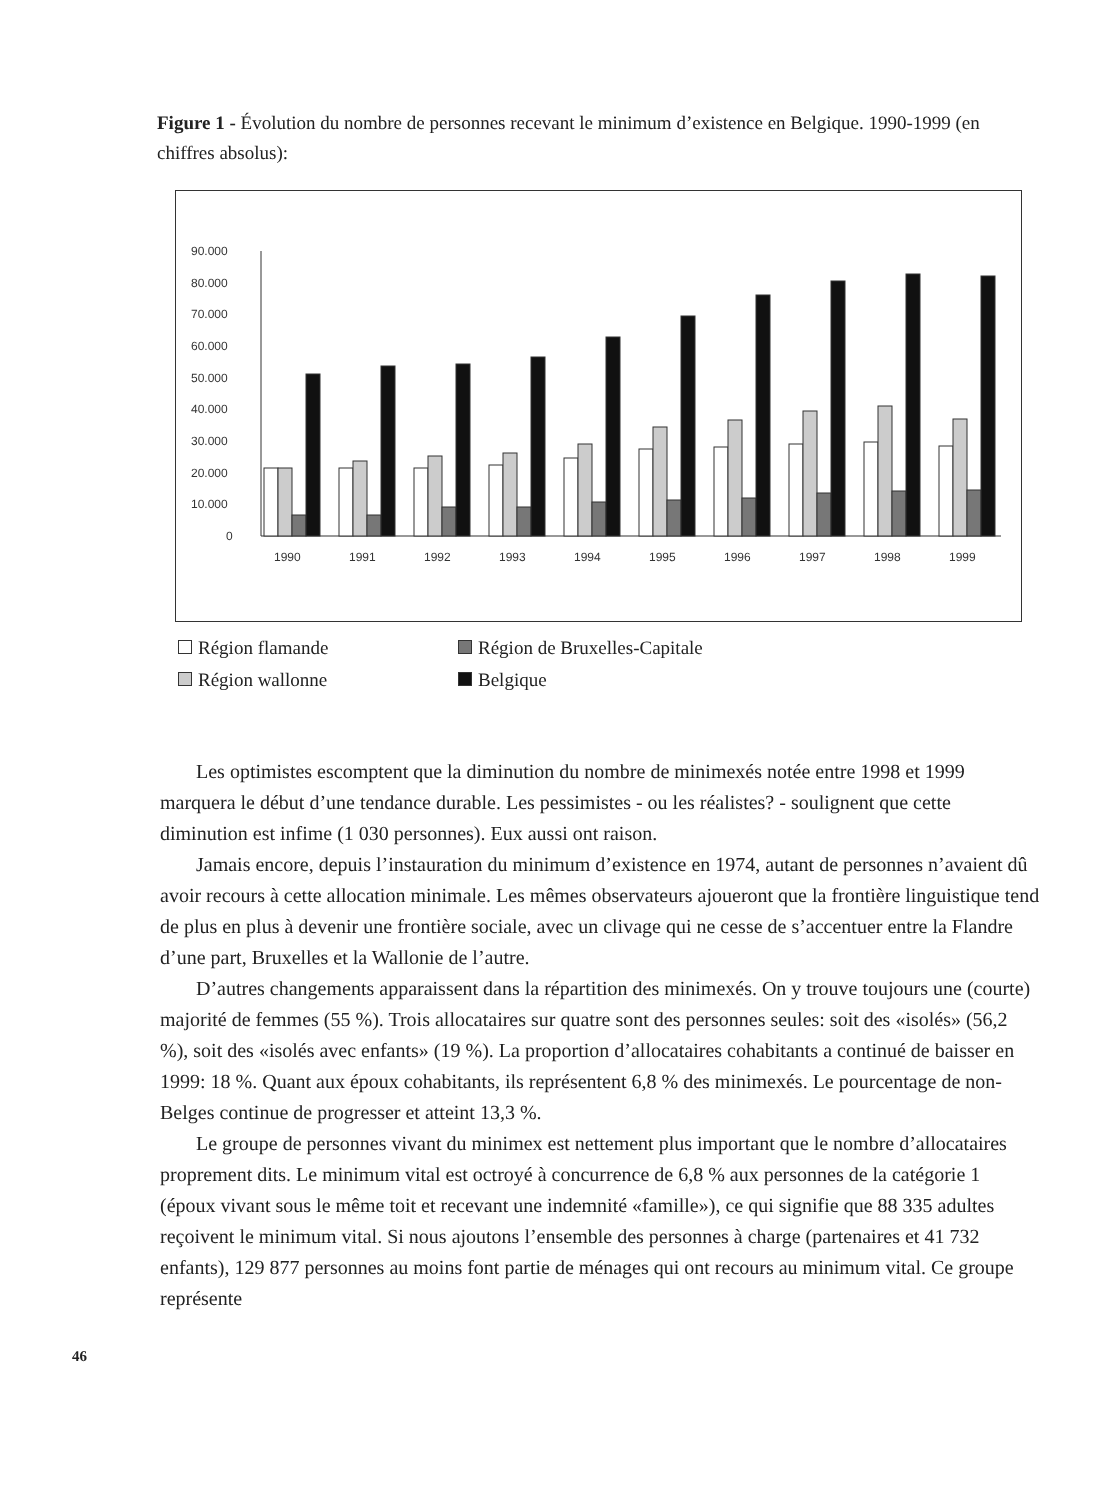Figure 1 - Évolution du nombre de personnes recevant le minimum d’existence en Belgique. 1990-1999 (en chiffres absolus):
90.000
80.000
70.000
60.000
50.000
40.000
30.000
20.000
10.000
0
1990
1991
1992
1993
1994
1995
1996
1997
1998
1999
Région flamande
Région de Bruxelles-Capitale
Région wallonne
Belgique
Les optimistes escomptent que la diminution du nombre de minimexés notée entre 1998 et 1999 marquera le début d’une tendance durable. Les pessimistes - ou les réalistes? - soulignent que cette diminution est infime (1 030 personnes). Eux aussi ont raison.
Jamais encore, depuis l’instauration du minimum d’existence en 1974, autant de personnes n’avaient dû avoir recours à cette allocation minimale. Les mêmes observateurs ajoueront que la frontière linguistique tend de plus en plus à devenir une frontière sociale, avec un clivage qui ne cesse de s’accentuer entre la Flandre d’une part, Bruxelles et la Wallonie de l’autre.
D’autres changements apparaissent dans la répartition des minimexés. On y trouve toujours une (courte) majorité de femmes (55 %). Trois allocataires sur quatre sont des personnes seules: soit des «isolés» (56,2 %), soit des «isolés avec enfants» (19 %). La proportion d’allocataires cohabitants a continué de baisser en 1999: 18 %. Quant aux époux cohabitants, ils représentent 6,8 % des minimexés. Le pourcentage de non-Belges continue de progresser et atteint 13,3 %.
Le groupe de personnes vivant du minimex est nettement plus important que le nombre d’allocataires proprement dits. Le minimum vital est octroyé à concurrence de 6,8 % aux personnes de la catégorie 1 (époux vivant sous le même toit et recevant une indemnité «famille»), ce qui signifie que 88 335 adultes reçoivent le minimum vital. Si nous ajoutons l’ensemble des personnes à charge (partenaires et 41 732 enfants), 129 877 personnes au moins font partie de ménages qui ont recours au minimum vital. Ce groupe représente
46